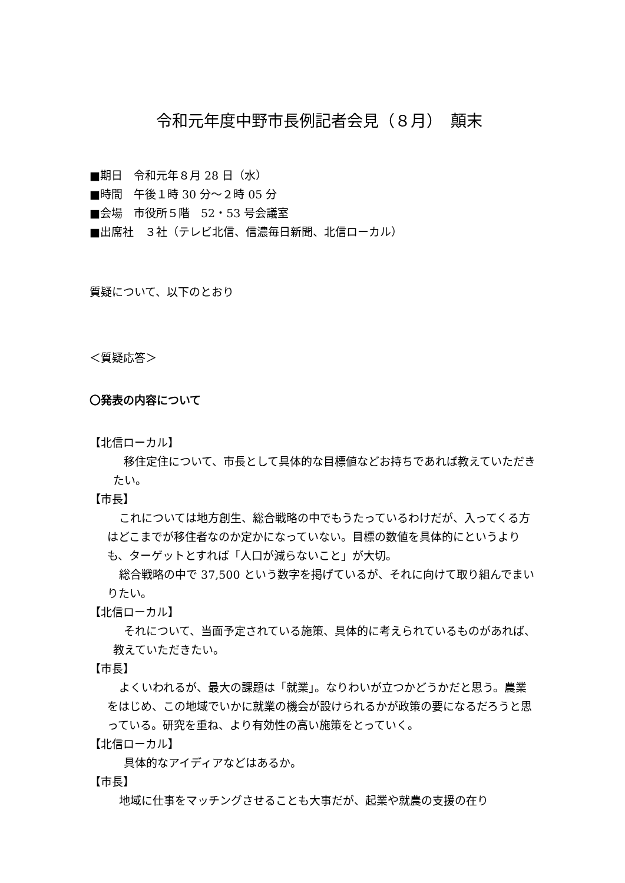令和元年度中野市長例記者会見（８月）　顛末
■期日　令和元年８月 28 日（水）
■時間　午後１時 30 分～２時 05 分
■会場　市役所５階　52・53 号会議室
■出席社　３社（テレビ北信、信濃毎日新聞、北信ローカル）
質疑について、以下のとおり
＜質疑応答＞
〇発表の内容について
【北信ローカル】
移住定住について、市長として具体的な目標値などお持ちであれば教えていただきたい。
【市長】
これについては地方創生、総合戦略の中でもうたっているわけだが、入ってくる方はどこまでが移住者なのか定かになっていない。目標の数値を具体的にというよりも、ターゲットとすれば「人口が減らないこと」が大切。
総合戦略の中で 37,500 という数字を掲げているが、それに向けて取り組んでまいりたい。
【北信ローカル】
それについて、当面予定されている施策、具体的に考えられているものがあれば、教えていただきたい。
【市長】
よくいわれるが、最大の課題は「就業」。なりわいが立つかどうかだと思う。農業をはじめ、この地域でいかに就業の機会が設けられるかが政策の要になるだろうと思っている。研究を重ね、より有効性の高い施策をとっていく。
【北信ローカル】
具体的なアイディアなどはあるか。
【市長】
地域に仕事をマッチングさせることも大事だが、起業や就農の支援の在り